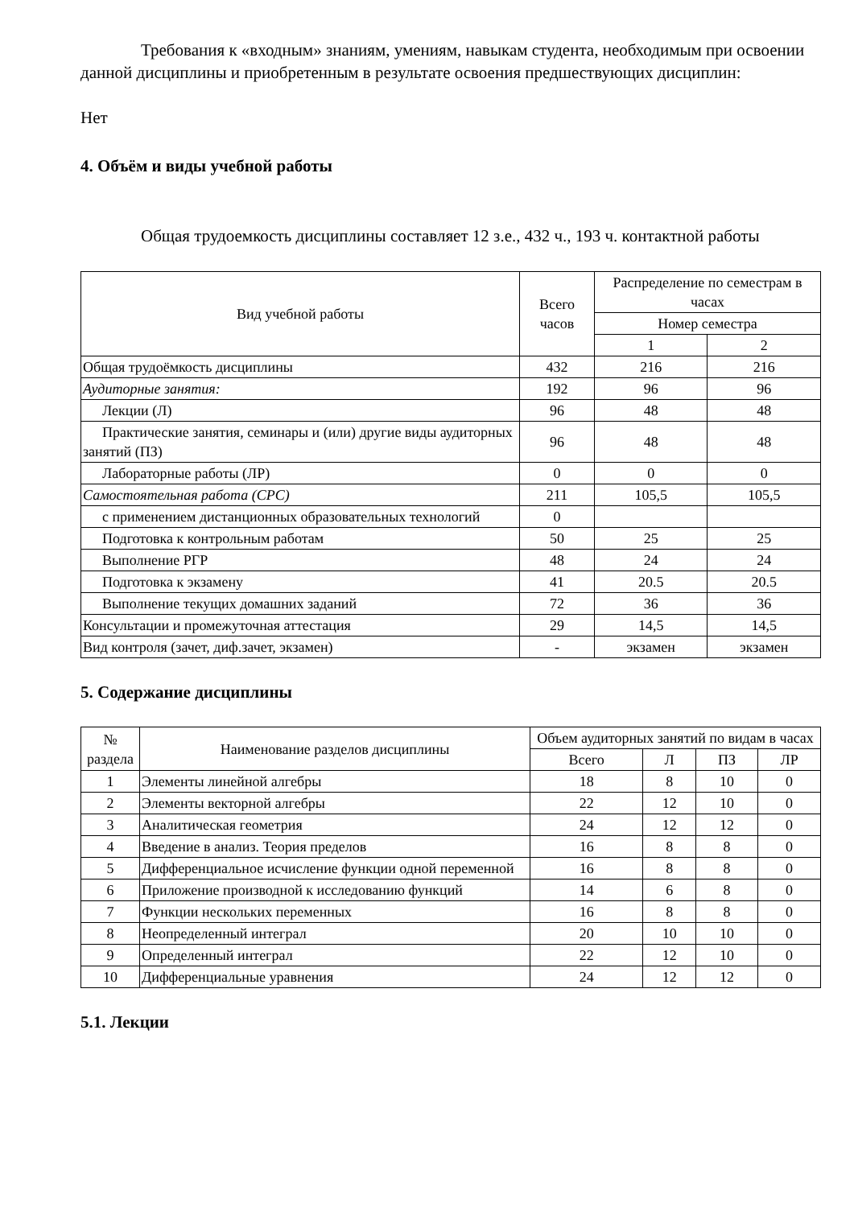Требования к «входным» знаниям, умениям, навыкам студента, необходимым при освоении данной дисциплины и приобретенным в результате освоения предшествующих дисциплин:
Нет
4. Объём и виды учебной работы
Общая трудоемкость дисциплины составляет 12 з.е., 432 ч., 193 ч. контактной работы
| Вид учебной работы | Всего часов | Распределение по семестрам в часах | |
| --- | --- | --- | --- |
| | | Номер семестра | |
| | | 1 | 2 |
| Общая трудоёмкость дисциплины | 432 | 216 | 216 |
| Аудиторные занятия: | 192 | 96 | 96 |
| Лекции (Л) | 96 | 48 | 48 |
| Практические занятия, семинары и (или) другие виды аудиторных занятий (ПЗ) | 96 | 48 | 48 |
| Лабораторные работы (ЛР) | 0 | 0 | 0 |
| Самостоятельная работа (СРС) | 211 | 105,5 | 105,5 |
| с применением дистанционных образовательных технологий | 0 | | |
| Подготовка к контрольным работам | 50 | 25 | 25 |
| Выполнение РГР | 48 | 24 | 24 |
| Подготовка к экзамену | 41 | 20.5 | 20.5 |
| Выполнение текущих домашних заданий | 72 | 36 | 36 |
| Консультации и промежуточная аттестация | 29 | 14,5 | 14,5 |
| Вид контроля (зачет, диф.зачет, экзамен) | - | экзамен | экзамен |
5. Содержание дисциплины
| № раздела | Наименование разделов дисциплины | Объем аудиторных занятий по видам в часах | | | |
| --- | --- | --- | --- | --- | --- |
| | | Всего | Л | ПЗ | ЛР |
| 1 | Элементы линейной алгебры | 18 | 8 | 10 | 0 |
| 2 | Элементы векторной алгебры | 22 | 12 | 10 | 0 |
| 3 | Аналитическая геометрия | 24 | 12 | 12 | 0 |
| 4 | Введение в анализ. Теория пределов | 16 | 8 | 8 | 0 |
| 5 | Дифференциальное исчисление функции одной переменной | 16 | 8 | 8 | 0 |
| 6 | Приложение производной к исследованию функций | 14 | 6 | 8 | 0 |
| 7 | Функции нескольких переменных | 16 | 8 | 8 | 0 |
| 8 | Неопределенный интеграл | 20 | 10 | 10 | 0 |
| 9 | Определенный интеграл | 22 | 12 | 10 | 0 |
| 10 | Дифференциальные уравнения | 24 | 12 | 12 | 0 |
5.1. Лекции